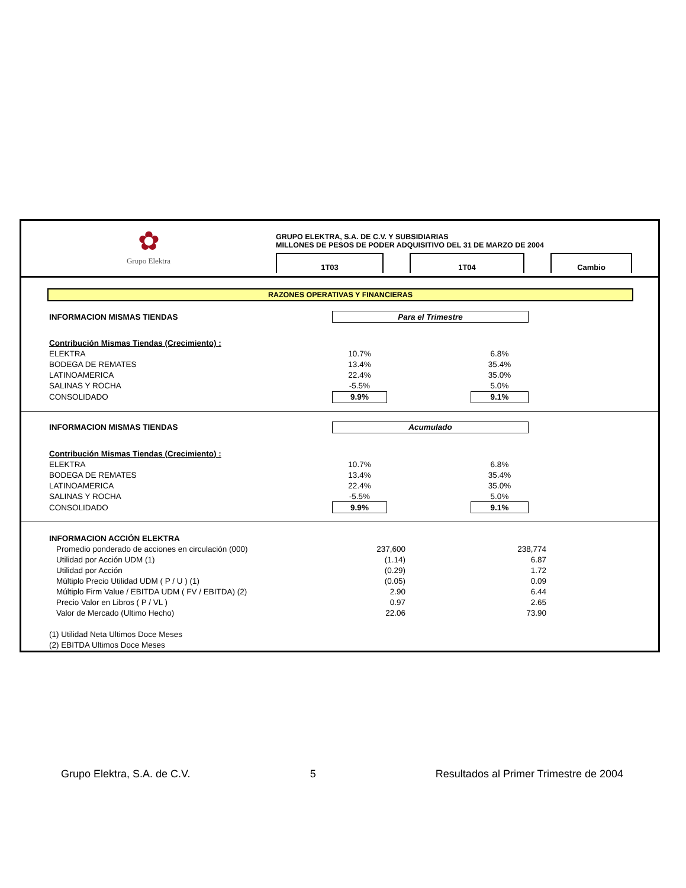✿
Grupo Elektra
GRUPO ELEKTRA, S.A. DE C.V. Y SUBSIDIARIAS
MILLONES DE PESOS DE PODER ADQUISITIVO DEL 31 DE MARZO DE 2004
1T03 1T04 Cambio
RAZONES OPERATIVAS Y FINANCIERAS
| INFORMACION MISMAS TIENDAS | Para el Trimestre | | |
| Contribución Mismas Tiendas (Crecimiento) : | | | |
| ELEKTRA | 10.7% | | 6.8% |
| BODEGA DE REMATES | 13.4% | | 35.4% |
| LATINOAMERICA | 22.4% | | 35.0% |
| SALINAS Y ROCHA | -5.5% | | 5.0% |
| CONSOLIDADO | 9.9% | | 9.1% |
| INFORMACION MISMAS TIENDAS | Acumulado | | |
| Contribución Mismas Tiendas (Crecimiento) : | | | |
| ELEKTRA | 10.7% | | 6.8% |
| BODEGA DE REMATES | 13.4% | | 35.4% |
| LATINOAMERICA | 22.4% | | 35.0% |
| SALINAS Y ROCHA | -5.5% | | 5.0% |
| CONSOLIDADO | 9.9% | | 9.1% |
| INFORMACION ACCIÓN ELEKTRA | | |
| Promedio ponderado de acciones en circulación (000) | 237,600 | 238,774 |
| Utilidad por Acción UDM (1) | (1.14) | 6.87 |
| Utilidad por Acción | (0.29) | 1.72 |
| Múltiplo Precio Utilidad UDM ( P / U ) (1) | (0.05) | 0.09 |
| Múltiplo Firm Value / EBITDA UDM ( FV / EBITDA) (2) | 2.90 | 6.44 |
| Precio Valor en Libros ( P / VL ) | 0.97 | 2.65 |
| Valor de Mercado (Ultimo Hecho) | 22.06 | 73.90 |
| (1) Utilidad Neta Ultimos Doce Meses | | |
| (2) EBITDA Ultimos Doce Meses | | |
Grupo Elektra, S.A. de C.V. 5 Resultados al Primer Trimestre de 2004